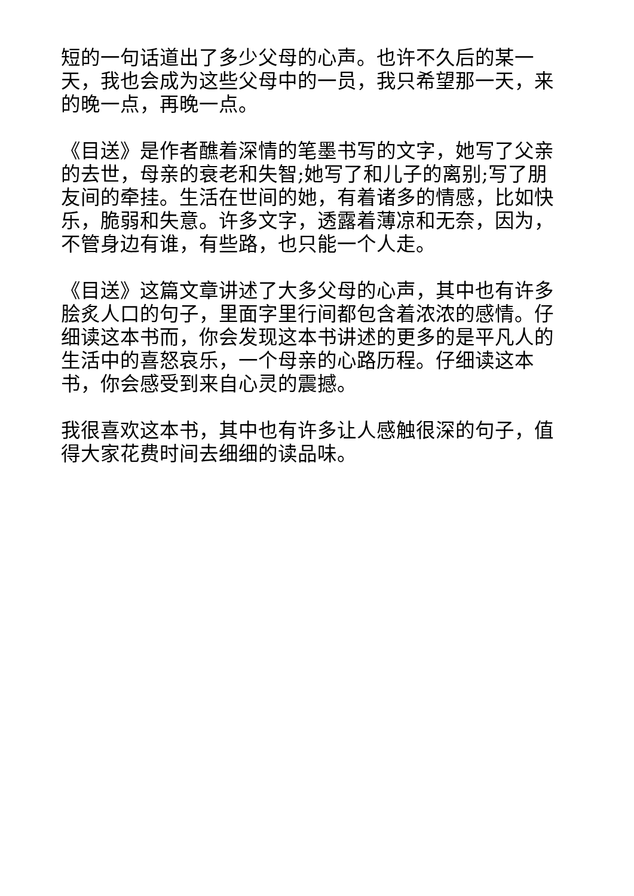短的一句话道出了多少父母的心声。也许不久后的某一天，我也会成为这些父母中的一员，我只希望那一天，来的晚一点，再晚一点。
《目送》是作者醮着深情的笔墨书写的文字，她写了父亲的去世，母亲的衰老和失智;她写了和儿子的离别;写了朋友间的牵挂。生活在世间的她，有着诸多的情感，比如快乐，脆弱和失意。许多文字，透露着薄凉和无奈，因为，不管身边有谁，有些路，也只能一个人走。
《目送》这篇文章讲述了大多父母的心声，其中也有许多脍炙人口的句子，里面字里行间都包含着浓浓的感情。仔细读这本书而，你会发现这本书讲述的更多的是平凡人的生活中的喜怒哀乐，一个母亲的心路历程。仔细读这本书，你会感受到来自心灵的震撼。
我很喜欢这本书，其中也有许多让人感触很深的句子，值得大家花费时间去细细的读品味。